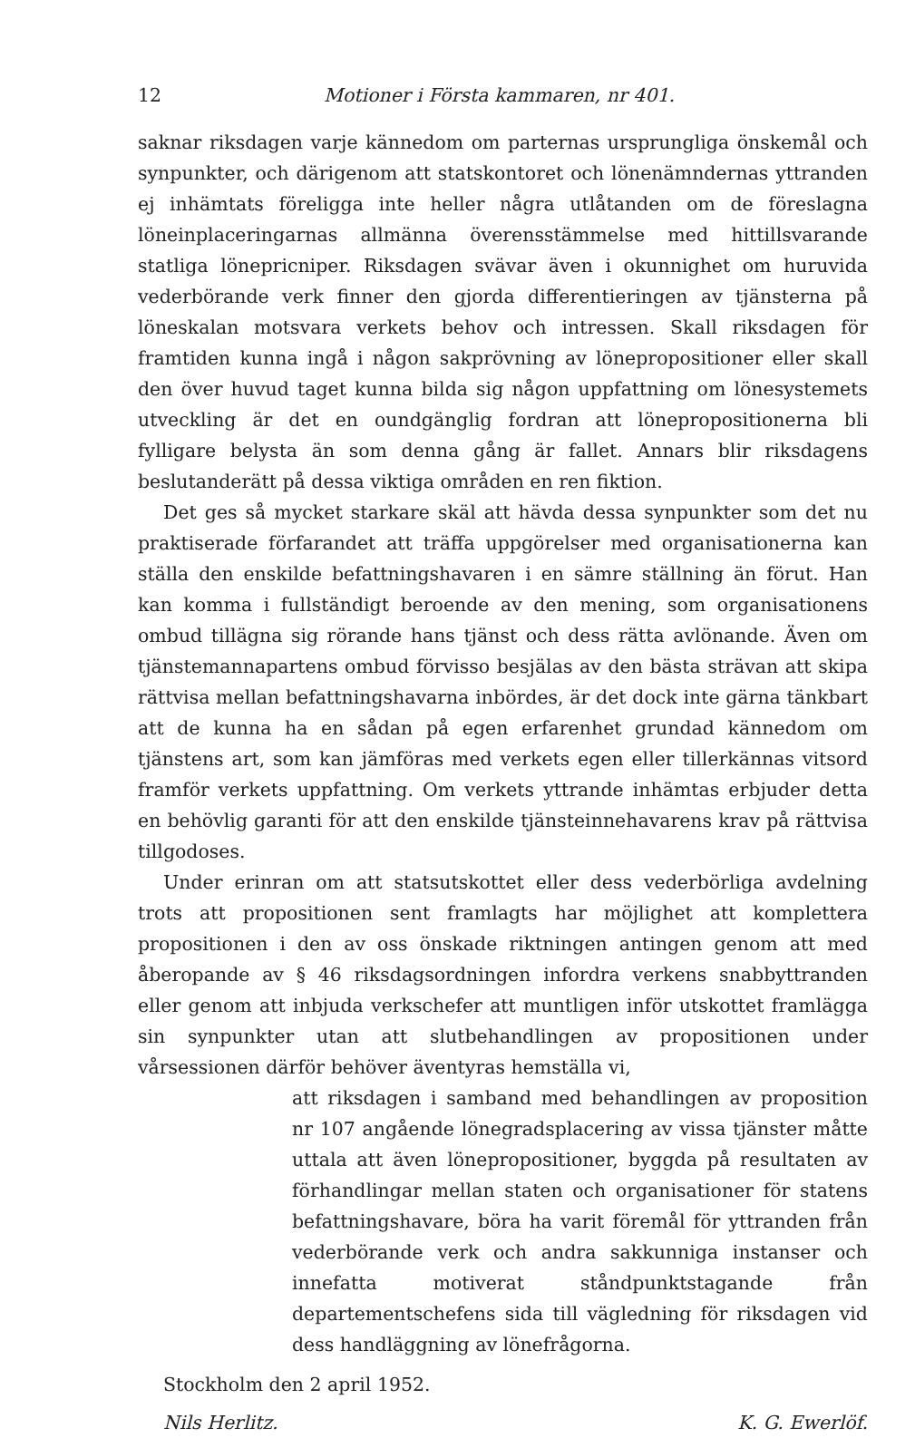12 Motioner i Första kammaren, nr 401.
saknar riksdagen varje kännedom om parternas ursprungliga önskemål och synpunkter, och därigenom att statskontoret och lönenämndernas yttranden ej inhämtats föreligga inte heller några utlåtanden om de föreslagna löneinplaceringarnas allmänna överensstämmelse med hittillsvarande statliga lönepricniper. Riksdagen svävar även i okunnighet om huruvida vederbörande verk finner den gjorda differentieringen av tjänsterna på löneskalan motsvara verkets behov och intressen. Skall riksdagen för framtiden kunna ingå i någon sakprövning av lönepropositioner eller skall den över huvud taget kunna bilda sig någon uppfattning om lönesystemets utveckling är det en oundgänglig fordran att lönepropositionerna bli fylligare belysta än som denna gång är fallet. Annars blir riksdagens beslutanderätt på dessa viktiga områden en ren fiktion.
Det ges så mycket starkare skäl att hävda dessa synpunkter som det nu praktiserade förfarandet att träffa uppgörelser med organisationerna kan ställa den enskilde befattningshavaren i en sämre ställning än förut. Han kan komma i fullständigt beroende av den mening, som organisationens ombud tillägna sig rörande hans tjänst och dess rätta avlönande. Även om tjänstemannapartens ombud förvisso besjälas av den bästa strävan att skipa rättvisa mellan befattningshavarna inbördes, är det dock inte gärna tänkbart att de kunna ha en sådan på egen erfarenhet grundad kännedom om tjänstens art, som kan jämföras med verkets egen eller tillerkännas vitsord framför verkets uppfattning. Om verkets yttrande inhämtas erbjuder detta en behövlig garanti för att den enskilde tjänsteinnehavarens krav på rättvisa tillgodoses.
Under erinran om att statsutskottet eller dess vederbörliga avdelning trots att propositionen sent framlagts har möjlighet att komplettera propositionen i den av oss önskade riktningen antingen genom att med åberopande av § 46 riksdagsordningen infordra verkens snabbyttranden eller genom att inbjuda verkschefer att muntligen inför utskottet framlägga sin synpunkter utan att slutbehandlingen av propositionen under vårsessionen därför behöver äventyras hemställa vi,
att riksdagen i samband med behandlingen av proposition nr 107 angående lönegradsplacering av vissa tjänster måtte uttala att även lönepropositioner, byggda på resultaten av förhandlingar mellan staten och organisationer för statens befattningshavare, böra ha varit föremål för yttranden från vederbörande verk och andra sakkunniga instanser och innefatta motiverat ståndpunktstagande från departementschefens sida till vägledning för riksdagen vid dess handläggning av lönefrågorna.
Stockholm den 2 april 1952.
Nils Herlitz. K. G. Ewerlöf.